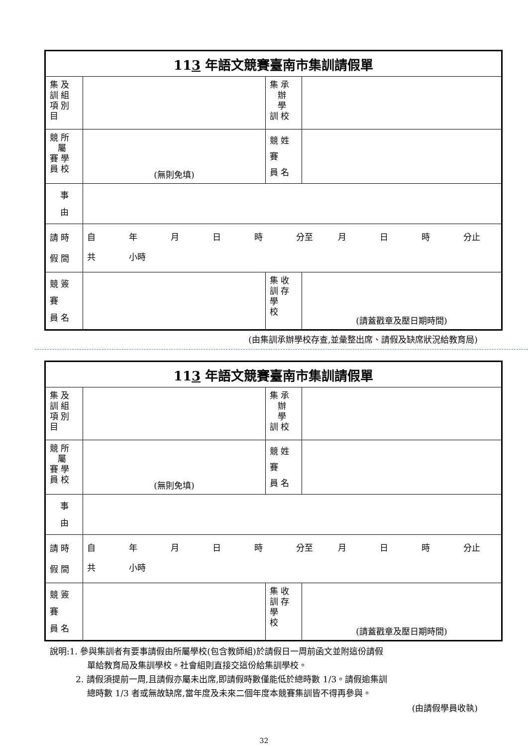| 11 3 年語文競賽臺南市集訓請假單 | | | |
| 集 及 訓 組 項 別 目 | | 集 承 辦 學 訓 校 | |
| 競 所 屬 賽 學 員 校 | (無則免填) | 競 姓 賽 員 名 | |
| 事 由 | | | |
| 請 時 假 間 | 自 年 月 日 時 分至 月 日 時 分止 共 小時 | | |
| 競 簽 賽 員 名 | | 集 收 訓 存 學 校 | (請蓋戳章及壓日期時間) |
(由集訓承辦學校存查,並彙整出席、請假及缺席狀況給教育局)
| 11 3 年語文競賽臺南市集訓請假單 | | | |
| 集 及 訓 組 項 別 目 | | 集 承 辦 學 訓 校 | |
| 競 所 屬 賽 學 員 校 | (無則免填) | 競 姓 賽 員 名 | |
| 事 由 | | | |
| 請 時 假 間 | 自 年 月 日 時 分至 月 日 時 分止 共 小時 | | |
| 競 簽 賽 員 名 | | 集 收 訓 存 學 校 | (請蓋戳章及壓日期時間) |
說明:1. 參與集訓者有要事請假由所屬學校(包含教師組)於請假日一周前函文並附這份請假
單給教育局及集訓學校。社會組則直接交這份給集訓學校。
2. 請假須提前一周,且請假亦屬未出席,即請假時數僅能低於總時數 1/3。請假逾集訓
總時數 1/3 者或無故缺席,當年度及未來二個年度本競賽集訓皆不得再參與。
(由請假學員收執)
32